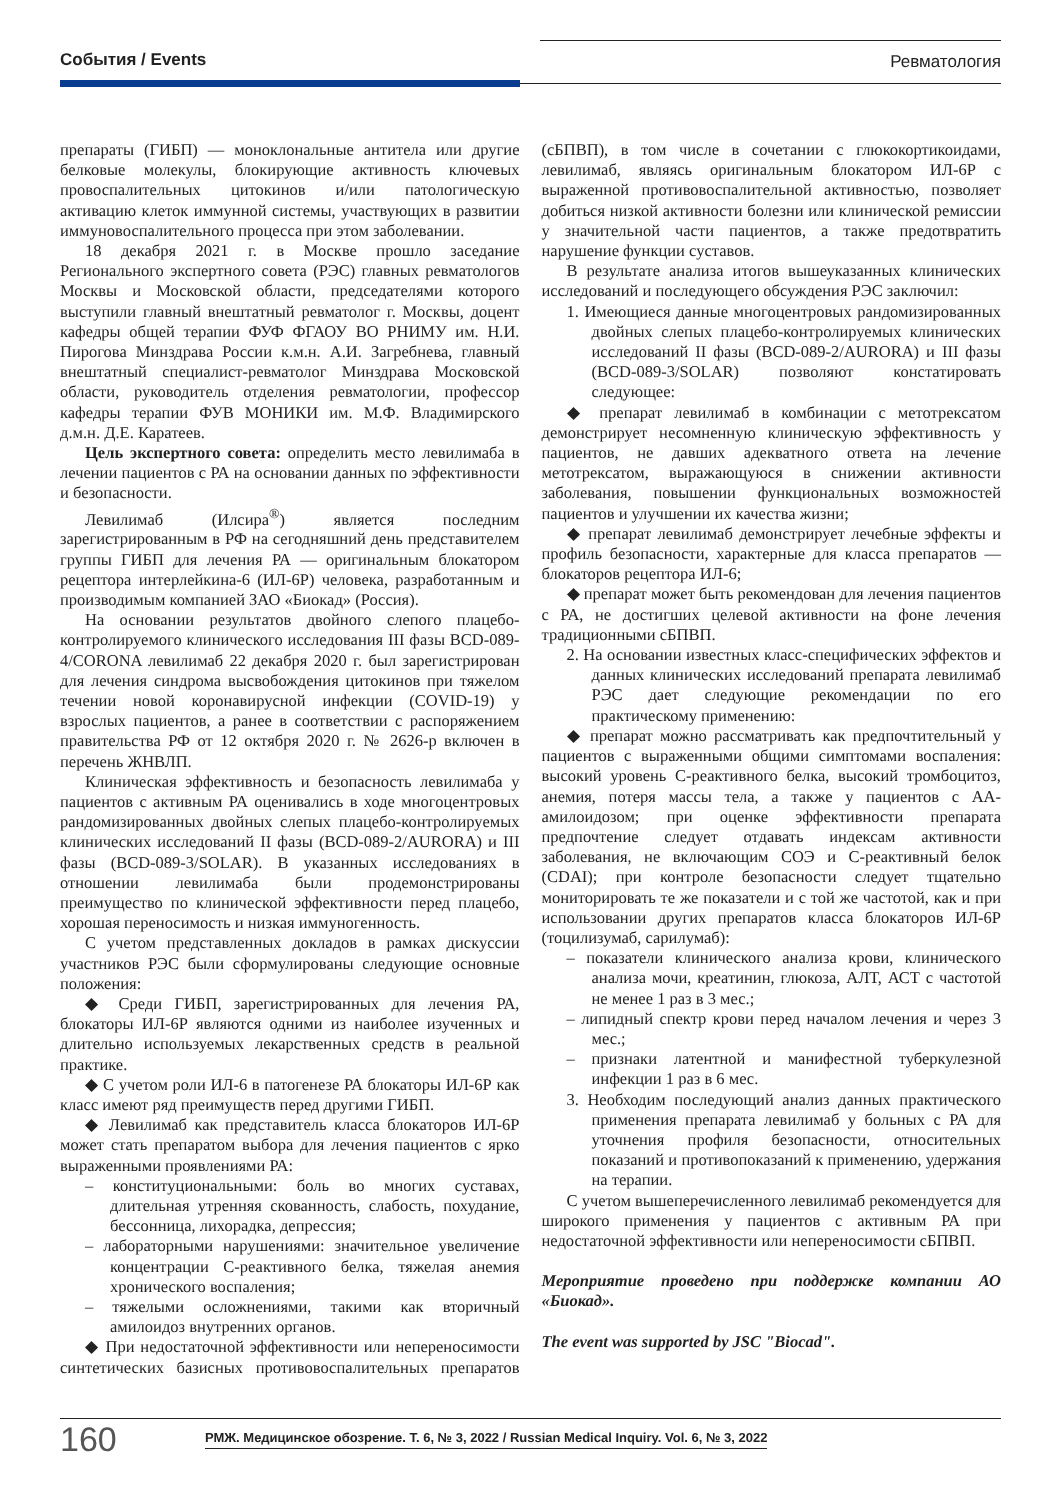События / Events Ревматология
препараты (ГИБП) — моноклональные антитела или другие белковые молекулы, блокирующие активность ключевых провоспалительных цитокинов и/или патологическую активацию клеток иммунной системы, участвующих в развитии иммуновоспалительного процесса при этом заболевании.
18 декабря 2021 г. в Москве прошло заседание Регионального экспертного совета (РЭС) главных ревматологов Москвы и Московской области, председателями которого выступили главный внештатный ревматолог г. Москвы, доцент кафедры общей терапии ФУФ ФГАОУ ВО РНИМУ им. Н.И. Пирогова Минздрава России к.м.н. А.И. Загребнева, главный внештатный специалист-ревматолог Минздрава Московской области, руководитель отделения ревматологии, профессор кафедры терапии ФУВ МОНИКИ им. М.Ф. Владимирского д.м.н. Д.Е. Каратеев.
Цель экспертного совета: определить место левилимаба в лечении пациентов с РА на основании данных по эффективности и безопасности.
Левилимаб (Илсира<sup>®</sup>) является последним зарегистрированным в РФ на сегодняшний день представителем группы ГИБП для лечения РА — оригинальным блокатором рецептора интерлейкина-6 (ИЛ-6Р) человека, разработанным и производимым компанией ЗАО «Биокад» (Россия).
На основании результатов двойного слепого плацебо-контролируемого клинического исследования III фазы BCD-089-4/CORONA левилимаб 22 декабря 2020 г. был зарегистрирован для лечения синдрома высвобождения цитокинов при тяжелом течении новой коронавирусной инфекции (COVID-19) у взрослых пациентов, а ранее в соответствии с распоряжением правительства РФ от 12 октября 2020 г. № 2626-р включен в перечень ЖНВЛП.
Клиническая эффективность и безопасность левилимаба у пациентов с активным РА оценивались в ходе многоцентровых рандомизированных двойных слепых плацебо-контролируемых клинических исследований II фазы (BCD-089-2/AURORA) и III фазы (BCD-089-3/SOLAR). В указанных исследованиях в отношении левилимаба были продемонстрированы преимущество по клинической эффективности перед плацебо, хорошая переносимость и низкая иммуногенность.
С учетом представленных докладов в рамках дискуссии участников РЭС были сформулированы следующие основные положения:
◆ Среди ГИБП, зарегистрированных для лечения РА, блокаторы ИЛ-6Р являются одними из наиболее изученных и длительно используемых лекарственных средств в реальной практике.
◆ С учетом роли ИЛ-6 в патогенезе РА блокаторы ИЛ-6Р как класс имеют ряд преимуществ перед другими ГИБП.
◆ Левилимаб как представитель класса блокаторов ИЛ-6Р может стать препаратом выбора для лечения пациентов с ярко выраженными проявлениями РА:
– конституциональными: боль во многих суставах, длительная утренняя скованность, слабость, похудание, бессонница, лихорадка, депрессия;
– лабораторными нарушениями: значительное увеличение концентрации С-реактивного белка, тяжелая анемия хронического воспаления;
– тяжелыми осложнениями, такими как вторичный амилоидоз внутренних органов.
◆ При недостаточной эффективности или непереносимости синтетических базисных противовоспалительных препаратов (сБПВП), в том числе в сочетании с глюкокортикоидами, левилимаб, являясь оригинальным блокатором ИЛ-6Р с выраженной противовоспалительной активностью, позволяет добиться низкой активности болезни или клинической ремиссии у значительной части пациентов, а также предотвратить нарушение функции суставов.
В результате анализа итогов вышеуказанных клинических исследований и последующего обсуждения РЭС заключил:
1. Имеющиеся данные многоцентровых рандомизированных двойных слепых плацебо-контролируемых клинических исследований II фазы (BCD-089-2/AURORA) и III фазы (BCD-089-3/SOLAR) позволяют констатировать следующее:
◆ препарат левилимаб в комбинации с метотрексатом демонстрирует несомненную клиническую эффективность у пациентов, не давших адекватного ответа на лечение метотрексатом, выражающуюся в снижении активности заболевания, повышении функциональных возможностей пациентов и улучшении их качества жизни;
◆ препарат левилимаб демонстрирует лечебные эффекты и профиль безопасности, характерные для класса препаратов — блокаторов рецептора ИЛ-6;
◆ препарат может быть рекомендован для лечения пациентов с РА, не достигших целевой активности на фоне лечения традиционными сБПВП.
2. На основании известных класс-специфических эффектов и данных клинических исследований препарата левилимаб РЭС дает следующие рекомендации по его практическому применению:
◆ препарат можно рассматривать как предпочтительный у пациентов с выраженными общими симптомами воспаления: высокий уровень С-реактивного белка, высокий тромбоцитоз, анемия, потеря массы тела, а также у пациентов с АА-амилоидозом; при оценке эффективности препарата предпочтение следует отдавать индексам активности заболевания, не включающим СОЭ и С-реактивный белок (CDAI); при контроле безопасности следует тщательно мониторировать те же показатели и с той же частотой, как и при использовании других препаратов класса блокаторов ИЛ-6Р (тоцилизумаб, сарилумаб):
– показатели клинического анализа крови, клинического анализа мочи, креатинин, глюкоза, АЛТ, АСТ с частотой не менее 1 раз в 3 мес.;
– липидный спектр крови перед началом лечения и через 3 мес.;
– признаки латентной и манифестной туберкулезной инфекции 1 раз в 6 мес.
3. Необходим последующий анализ данных практического применения препарата левилимаб у больных с РА для уточнения профиля безопасности, относительных показаний и противопоказаний к применению, удержания на терапии.
С учетом вышеперечисленного левилимаб рекомендуется для широкого применения у пациентов с активным РА при недостаточной эффективности или непереносимости сБПВП.
Мероприятие проведено при поддержке компании АО «Биокад».
The event was supported by JSC "Biocad".
160 РМЖ. Медицинское обозрение. Т. 6, № 3, 2022 / Russian Medical Inquiry. Vol. 6, № 3, 2022